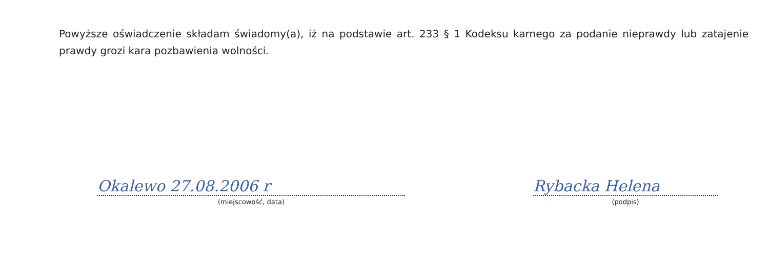Powyższe oświadczenie składam świadomy(a), iż na podstawie art. 233 § 1 Kodeksu karnego za podanie nieprawdy lub zatajenie prawdy grozi kara pozbawienia wolności.
Okalewo 27.08.2006 r
(miejscowość, data)
Rybacka Helena
(podpis)